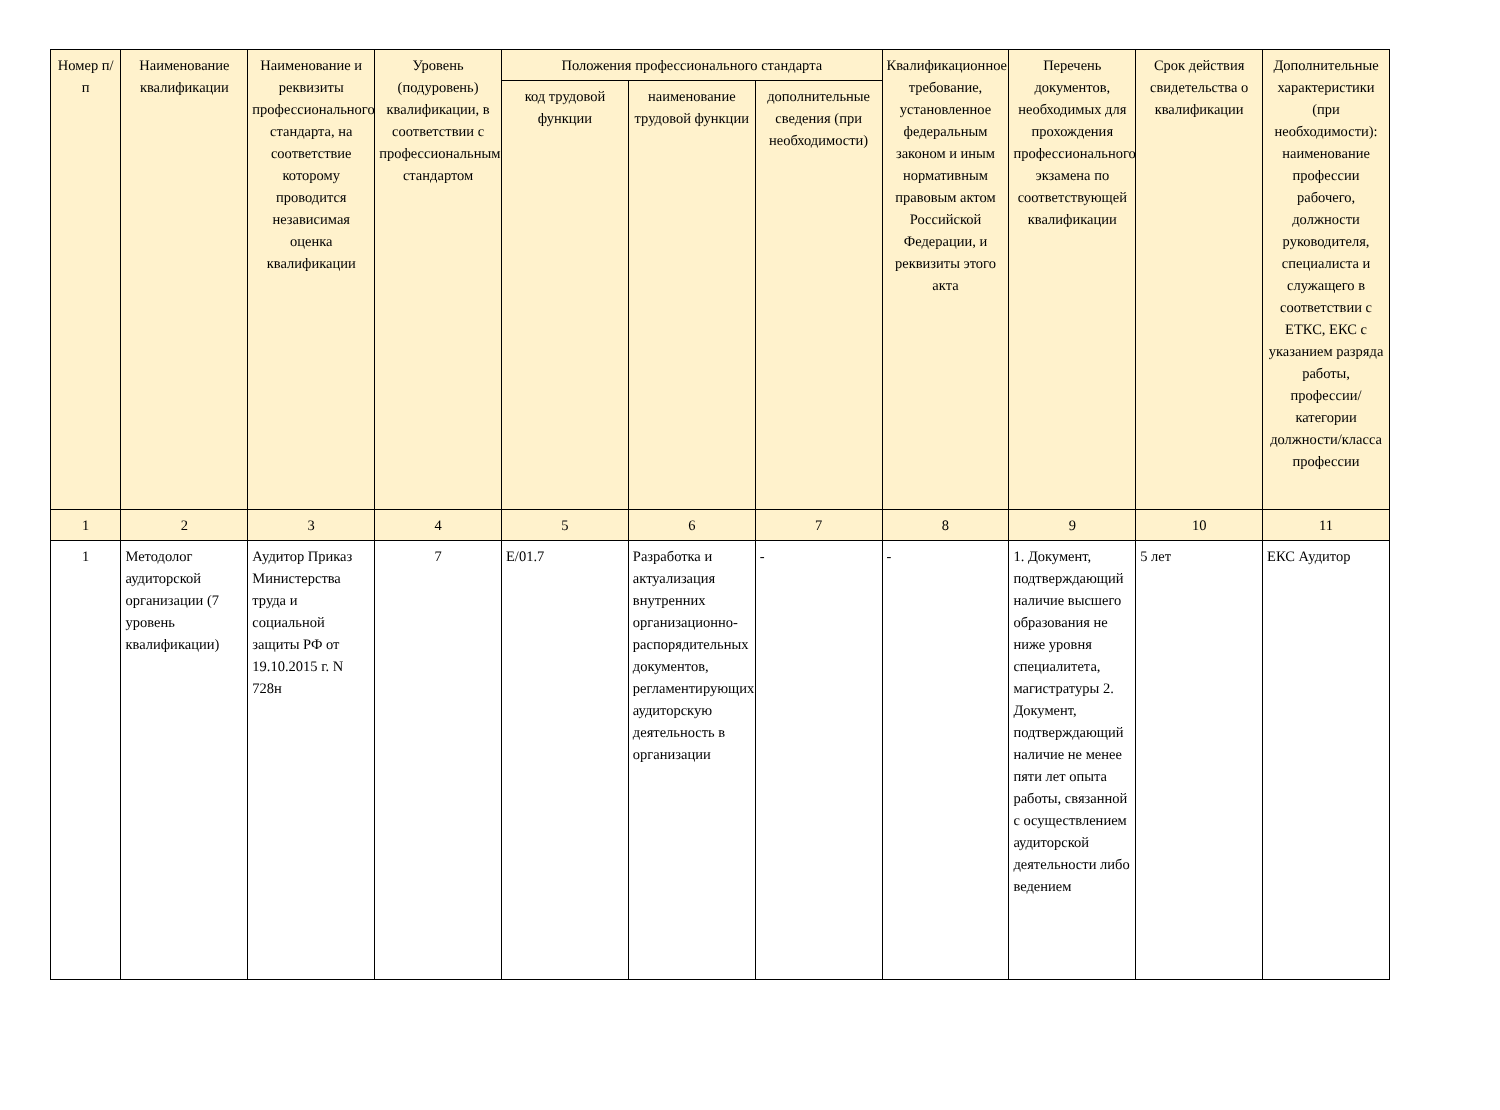| Номер п/п | Наименование квалификации | Наименование и реквизиты профессионального стандарта, на соответствие которому проводится независимая оценка квалификации | Уровень (подуровень) квалификации, в соответствии с профессиональным стандартом | Положения профессионального стандарта | | | Квалификационное требование, установленное федеральным законом и иным нормативным правовым актом Российской Федерации, и реквизиты этого акта | Перечень документов, необходимых для прохождения профессионального экзамена по соответствующей квалификации | Срок действия свидетельства о квалификации | Дополнительные характеристики (при необходимости): наименование профессии рабочего, должности руководителя, специалиста и служащего в соответствии с ЕТКС, ЕКС с указанием разряда работы, профессии/категории должности/класса профессии |
| --- | --- | --- | --- | --- | --- | --- | --- | --- | --- | --- |
| | | | | код трудовой функции | наименование трудовой функции | дополнительные сведения (при необходимости) | | | | |
| 1 | 2 | 3 | 4 | 5 | 6 | 7 | 8 | 9 | 10 | 11 |
| 1 | Методолог аудиторской организации (7 уровень квалификации) | Аудитор Приказ Министерства труда и социальной защиты РФ от 19.10.2015 г. N 728н | 7 | E/01.7 | Разработка и актуализация внутренних организационно-распорядительных документов, регламентирующих аудиторскую деятельность в организации | - | - | 1. Документ, подтверждающий наличие высшего образования не ниже уровня специалитета, магистратуры 2. Документ, подтверждающий наличие не менее пяти лет опыта работы, связанной с осуществлением аудиторской деятельности либо ведением | 5 лет | ЕКС Аудитор |